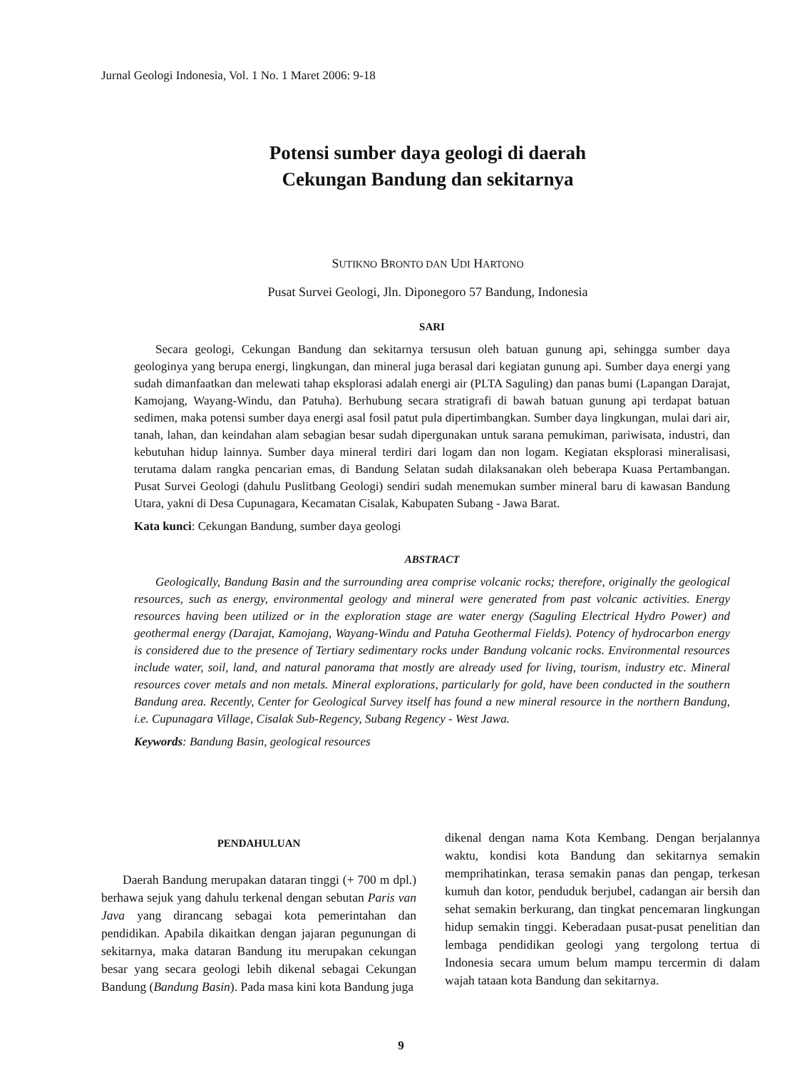Jurnal Geologi Indonesia, Vol. 1 No. 1 Maret 2006: 9-18
Potensi sumber daya geologi di daerah
Cekungan Bandung dan sekitarnya
SUTIKNO BRONTO DAN UDI HARTONO
Pusat Survei Geologi, Jln. Diponegoro 57 Bandung, Indonesia
SARI
Secara geologi, Cekungan Bandung dan sekitarnya tersusun oleh batuan gunung api, sehingga sumber daya geologinya yang berupa energi, lingkungan, dan mineral juga berasal dari kegiatan gunung api. Sumber daya energi yang sudah dimanfaatkan dan melewati tahap eksplorasi adalah energi air (PLTA Saguling) dan panas bumi (Lapangan Darajat, Kamojang, Wayang-Windu, dan Patuha). Berhubung secara stratigrafi di bawah batuan gunung api terdapat batuan sedimen, maka potensi sumber daya energi asal fosil patut pula dipertimbangkan. Sumber daya lingkungan, mulai dari air, tanah, lahan, dan keindahan alam sebagian besar sudah dipergunakan untuk sarana pemukiman, pariwisata, industri, dan kebutuhan hidup lainnya. Sumber daya mineral terdiri dari logam dan non logam. Kegiatan eksplorasi mineralisasi, terutama dalam rangka pencarian emas, di Bandung Selatan sudah dilaksanakan oleh beberapa Kuasa Pertambangan. Pusat Survei Geologi (dahulu Puslitbang Geologi) sendiri sudah menemukan sumber mineral baru di kawasan Bandung Utara, yakni di Desa Cupunagara, Kecamatan Cisalak, Kabupaten Subang - Jawa Barat.
Kata kunci: Cekungan Bandung, sumber daya geologi
ABSTRACT
Geologically, Bandung Basin and the surrounding area comprise volcanic rocks; therefore, originally the geological resources, such as energy, environmental geology and mineral were generated from past volcanic activities. Energy resources having been utilized or in the exploration stage are water energy (Saguling Electrical Hydro Power) and geothermal energy (Darajat, Kamojang, Wayang-Windu and Patuha Geothermal Fields). Potency of hydrocarbon energy is considered due to the presence of Tertiary sedimentary rocks under Bandung volcanic rocks. Environmental resources include water, soil, land, and natural panorama that mostly are already used for living, tourism, industry etc. Mineral resources cover metals and non metals. Mineral explorations, particularly for gold, have been conducted in the southern Bandung area. Recently, Center for Geological Survey itself has found a new mineral resource in the northern Bandung, i.e. Cupunagara Village, Cisalak Sub-Regency, Subang Regency - West Jawa.
Keywords: Bandung Basin, geological resources
PENDAHULUAN
Daerah Bandung merupakan dataran tinggi (+ 700 m dpl.) berhawa sejuk yang dahulu terkenal dengan sebutan Paris van Java yang dirancang sebagai kota pemerintahan dan pendidikan. Apabila dikaitkan dengan jajaran pegunungan di sekitarnya, maka dataran Bandung itu merupakan cekungan besar yang secara geologi lebih dikenal sebagai Cekungan Bandung (Bandung Basin). Pada masa kini kota Bandung juga
dikenal dengan nama Kota Kembang. Dengan berjalannya waktu, kondisi kota Bandung dan sekitarnya semakin memprihatinkan, terasa semakin panas dan pengap, terkesan kumuh dan kotor, penduduk berjubel, cadangan air bersih dan sehat semakin berkurang, dan tingkat pencemaran lingkungan hidup semakin tinggi. Keberadaan pusat-pusat penelitian dan lembaga pendidikan geologi yang tergolong tertua di Indonesia secara umum belum mampu tercermin di dalam wajah tataan kota Bandung dan sekitarnya.
9